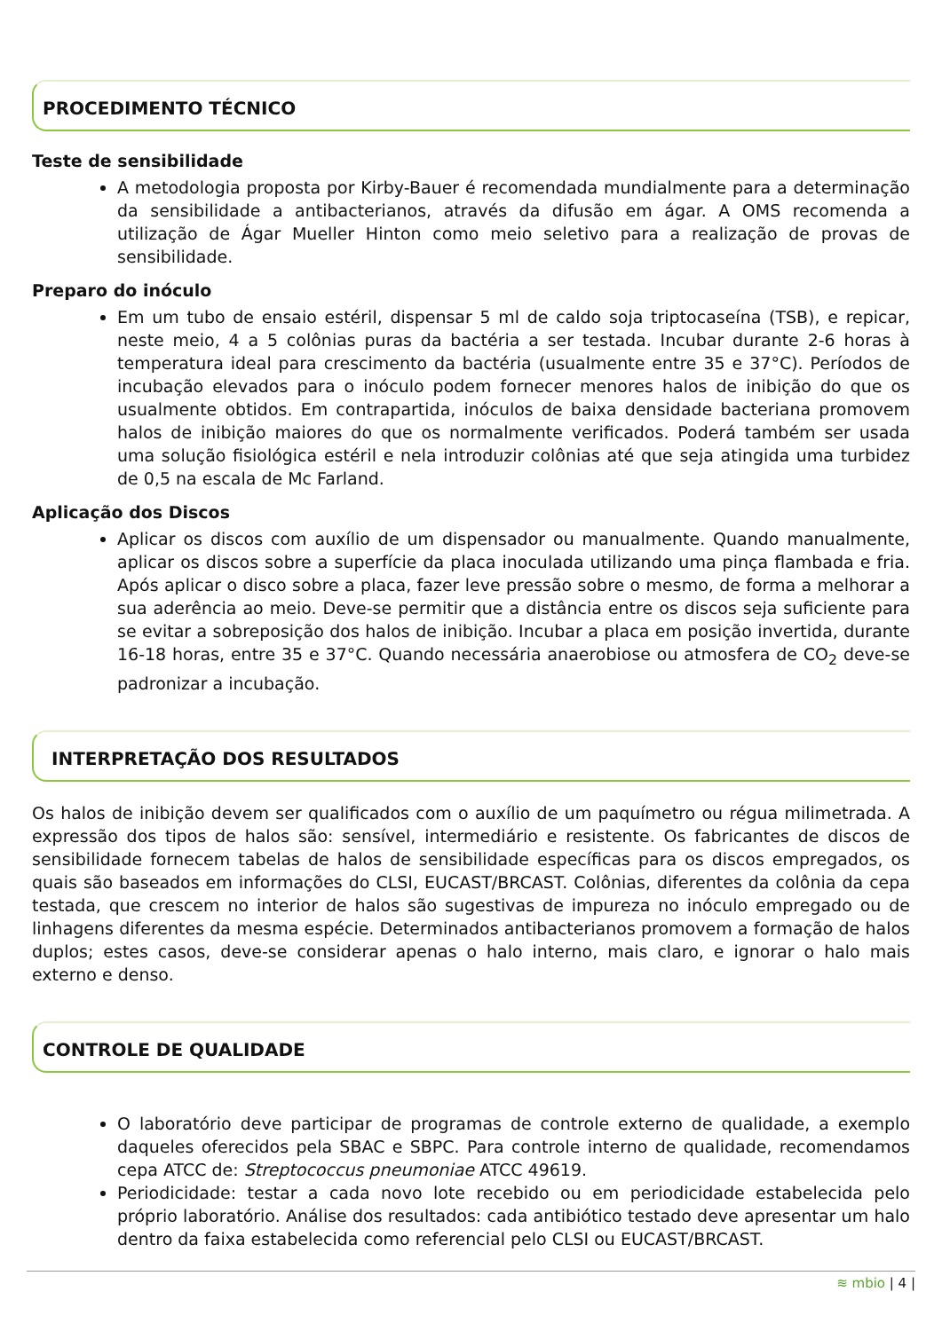PROCEDIMENTO TÉCNICO
Teste de sensibilidade
A metodologia proposta por Kirby-Bauer é recomendada mundialmente para a determinação da sensibilidade a antibacterianos, através da difusão em ágar. A OMS recomenda a utilização de Ágar Mueller Hinton como meio seletivo para a realização de provas de sensibilidade.
Preparo do inóculo
Em um tubo de ensaio estéril, dispensar 5 ml de caldo soja triptocaseína (TSB), e repicar, neste meio, 4 a 5 colônias puras da bactéria a ser testada. Incubar durante 2-6 horas à temperatura ideal para crescimento da bactéria (usualmente entre 35 e 37°C). Períodos de incubação elevados para o inóculo podem fornecer menores halos de inibição do que os usualmente obtidos. Em contrapartida, inóculos de baixa densidade bacteriana promovem halos de inibição maiores do que os normalmente verificados. Poderá também ser usada uma solução fisiológica estéril e nela introduzir colônias até que seja atingida uma turbidez de 0,5 na escala de Mc Farland.
Aplicação dos Discos
Aplicar os discos com auxílio de um dispensador ou manualmente. Quando manualmente, aplicar os discos sobre a superfície da placa inoculada utilizando uma pinça flambada e fria. Após aplicar o disco sobre a placa, fazer leve pressão sobre o mesmo, de forma a melhorar a sua aderência ao meio. Deve-se permitir que a distância entre os discos seja suficiente para se evitar a sobreposição dos halos de inibição. Incubar a placa em posição invertida, durante 16-18 horas, entre 35 e 37°C. Quando necessária anaerobiose ou atmosfera de CO<sub>2</sub> deve-se padronizar a incubação.
INTERPRETAÇÃO DOS RESULTADOS
Os halos de inibição devem ser qualificados com o auxílio de um paquímetro ou régua milimetrada. A expressão dos tipos de halos são: sensível, intermediário e resistente. Os fabricantes de discos de sensibilidade fornecem tabelas de halos de sensibilidade específicas para os discos empregados, os quais são baseados em informações do CLSI, EUCAST/BRCAST. Colônias, diferentes da colônia da cepa testada, que crescem no interior de halos são sugestivas de impureza no inóculo empregado ou de linhagens diferentes da mesma espécie. Determinados antibacterianos promovem a formação de halos duplos; estes casos, deve-se considerar apenas o halo interno, mais claro, e ignorar o halo mais externo e denso.
CONTROLE DE QUALIDADE
O laboratório deve participar de programas de controle externo de qualidade, a exemplo daqueles oferecidos pela SBAC e SBPC. Para controle interno de qualidade, recomendamos cepa ATCC de: Streptococcus pneumoniae ATCC 49619.
Periodicidade: testar a cada novo lote recebido ou em periodicidade estabelecida pelo próprio laboratório. Análise dos resultados: cada antibiótico testado deve apresentar um halo dentro da faixa estabelecida como referencial pelo CLSI ou EUCAST/BRCAST.
≋ mbio | 4 |